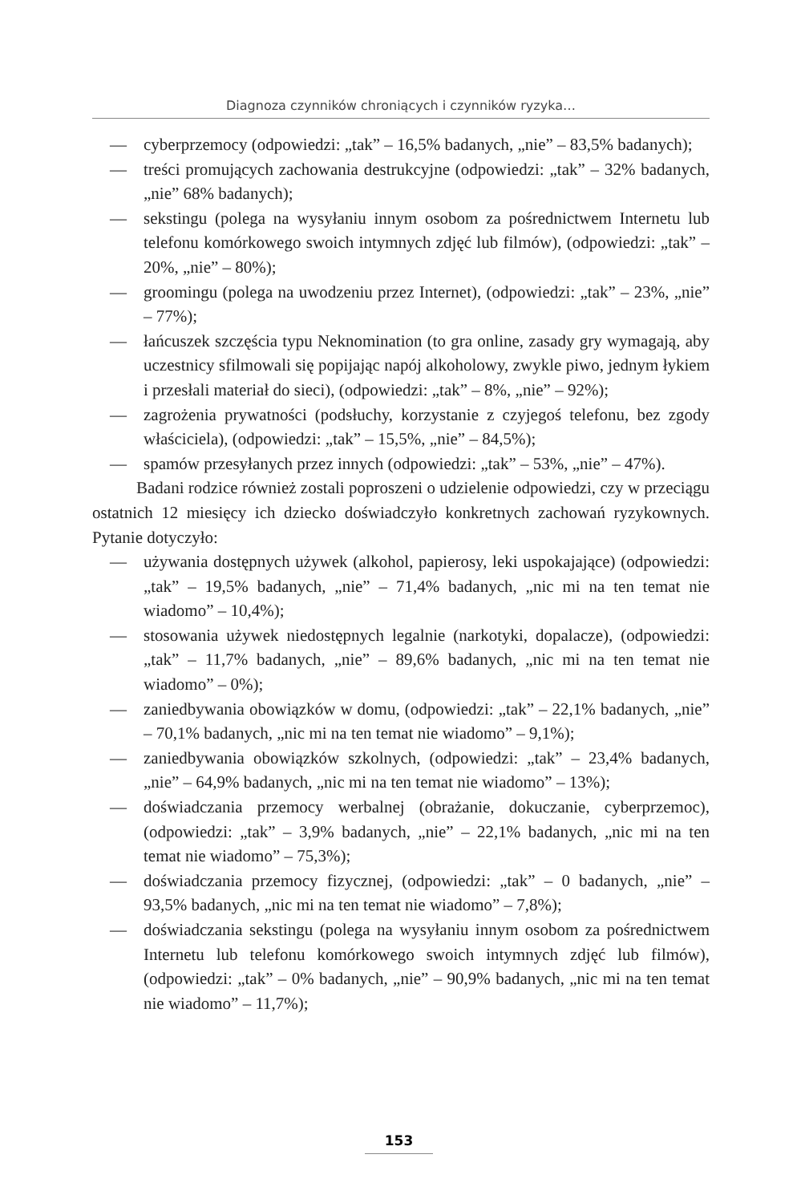Diagnoza czynników chroniących i czynników ryzyka…
— cyberprzemocy (odpowiedzi: „tak” – 16,5% badanych, „nie” – 83,5% badanych);
— treści promujących zachowania destrukcyjne (odpowiedzi: „tak” – 32% badanych, „nie” 68% badanych);
— sekstingu (polega na wysyłaniu innym osobom za pośrednictwem Internetu lub telefonu komórkowego swoich intymnych zdjęć lub filmów), (odpowiedzi: „tak” – 20%, „nie” – 80%);
— groomingu (polega na uwodzeniu przez Internet), (odpowiedzi: „tak” – 23%, „nie” – 77%);
— łańcuszek szczęścia typu Neknomination (to gra online, zasady gry wymagają, aby uczestnicy sfilmowali się popijając napój alkoholowy, zwykle piwo, jednym łykiem i przesłali materiał do sieci), (odpowiedzi: „tak” – 8%, „nie” – 92%);
— zagrożenia prywatności (podsłuchy, korzystanie z czyjegoś telefonu, bez zgody właściciela), (odpowiedzi: „tak” – 15,5%, „nie” – 84,5%);
— spamów przesyłanych przez innych (odpowiedzi: „tak” – 53%, „nie” – 47%).
Badani rodzice również zostali poproszeni o udzielenie odpowiedzi, czy w przeciągu ostatnich 12 miesięcy ich dziecko doświadczyło konkretnych zachowań ryzykownych. Pytanie dotyczyło:
— używania dostępnych używek (alkohol, papierosy, leki uspokajające) (odpowiedzi: „tak” – 19,5% badanych, „nie” – 71,4% badanych, „nic mi na ten temat nie wiadomo” – 10,4%);
— stosowania używek niedostępnych legalnie (narkotyki, dopalacze), (odpowiedzi: „tak” – 11,7% badanych, „nie” – 89,6% badanych, „nic mi na ten temat nie wiadomo” – 0%);
— zaniedbywania obowiązków w domu, (odpowiedzi: „tak” – 22,1% badanych, „nie” – 70,1% badanych, „nic mi na ten temat nie wiadomo” – 9,1%);
— zaniedbywania obowiązków szkolnych, (odpowiedzi: „tak” – 23,4% badanych, „nie” – 64,9% badanych, „nic mi na ten temat nie wiadomo” – 13%);
— doświadczania przemocy werbalnej (obrażanie, dokuczanie, cyberprzemoc), (odpowiedzi: „tak” – 3,9% badanych, „nie” – 22,1% badanych, „nic mi na ten temat nie wiadomo” – 75,3%);
— doświadczania przemocy fizycznej, (odpowiedzi: „tak” – 0 badanych, „nie” – 93,5% badanych, „nic mi na ten temat nie wiadomo” – 7,8%);
— doświadczania sekstingu (polega na wysyłaniu innym osobom za pośrednictwem Internetu lub telefonu komórkowego swoich intymnych zdjęć lub filmów), (odpowiedzi: „tak” – 0% badanych, „nie” – 90,9% badanych, „nic mi na ten temat nie wiadomo” – 11,7%);
153